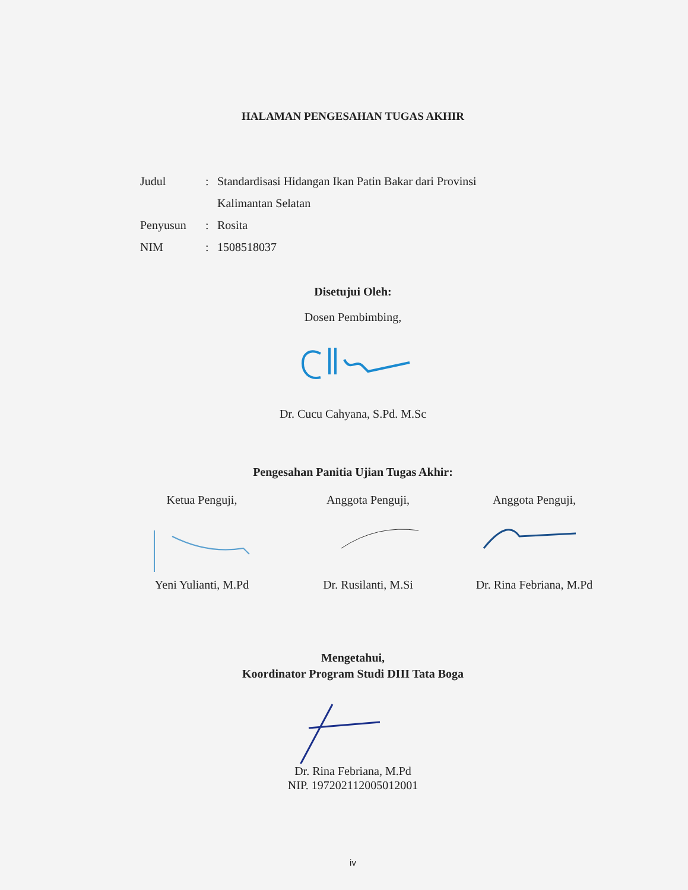HALAMAN PENGESAHAN TUGAS AKHIR
Judul: Standardisasi Hidangan Ikan Patin Bakar dari Provinsi
Kalimantan Selatan
Penyusun: Rosita
NIM: 1508518037
Disetujui Oleh:
Dosen Pembimbing,
Dr. Cucu Cahyana, S.Pd. M.Sc
Pengesahan Panitia Ujian Tugas Akhir:
Ketua Penguji, Anggota Penguji, Anggota Penguji,
Yeni Yulianti, M.Pd Dr. Rusilanti, M.Si Dr. Rina Febriana, M.Pd
Mengetahui,
Koordinator Program Studi DIII Tata Boga
Dr. Rina Febriana, M.Pd
NIP. 197202112005012001
iv